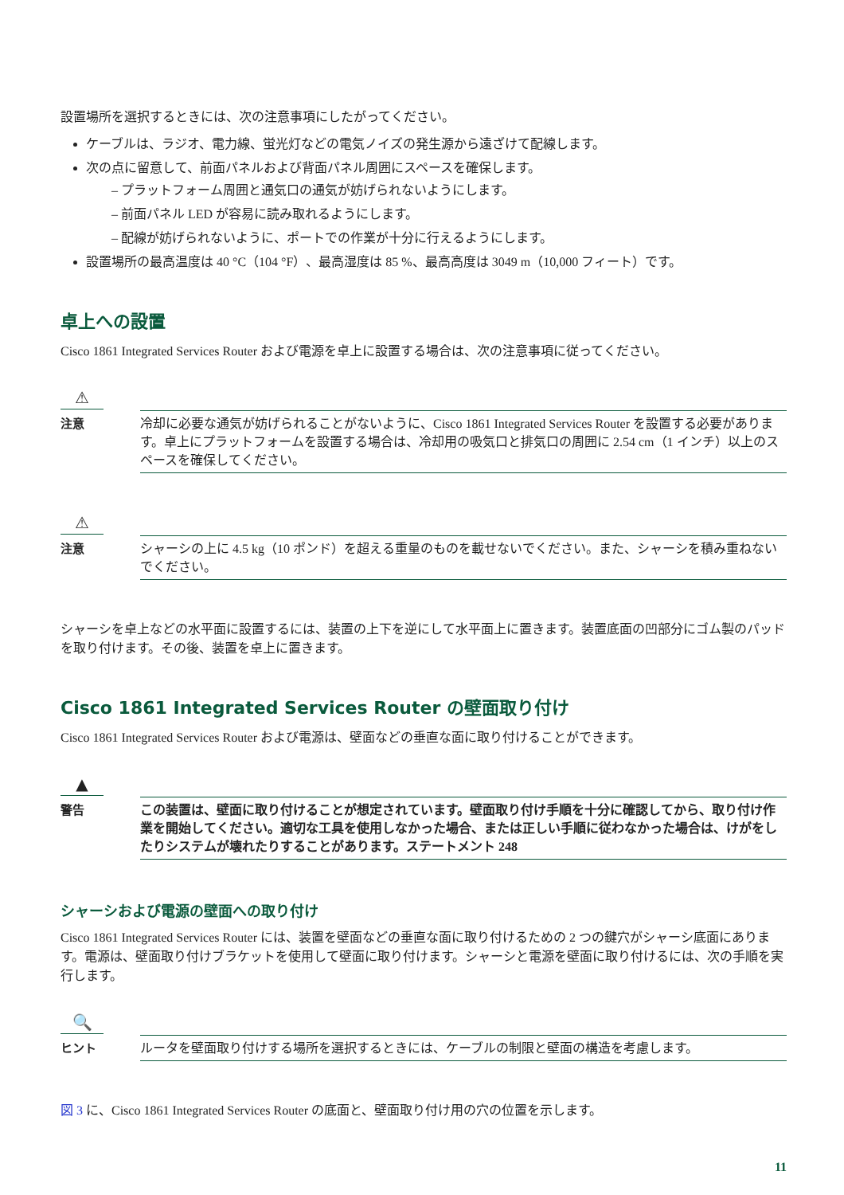設置場所を選択するときには、次の注意事項にしたがってください。
ケーブルは、ラジオ、電力線、蛍光灯などの電気ノイズの発生源から遠ざけて配線します。
次の点に留意して、前面パネルおよび背面パネル周囲にスペースを確保します。
– プラットフォーム周囲と通気口の通気が妨げられないようにします。
– 前面パネル LED が容易に読み取れるようにします。
– 配線が妨げられないように、ポートでの作業が十分に行えるようにします。
設置場所の最高温度は 40 °C（104 °F）、最高湿度は 85 %、最高高度は 3049 m（10,000 フィート）です。
卓上への設置
Cisco 1861 Integrated Services Router および電源を卓上に設置する場合は、次の注意事項に従ってください。
⚠
注意
冷却に必要な通気が妨げられることがないように、Cisco 1861 Integrated Services Router を設置する必要があります。卓上にプラットフォームを設置する場合は、冷却用の吸気口と排気口の周囲に 2.54 cm（1 インチ）以上のスペースを確保してください。
⚠
注意
シャーシの上に 4.5 kg（10 ポンド）を超える重量のものを載せないでください。また、シャーシを積み重ねないでください。
シャーシを卓上などの水平面に設置するには、装置の上下を逆にして水平面上に置きます。装置底面の凹部分にゴム製のパッドを取り付けます。その後、装置を卓上に置きます。
Cisco 1861 Integrated Services Router の壁面取り付け
Cisco 1861 Integrated Services Router および電源は、壁面などの垂直な面に取り付けることができます。
▲
警告
この装置は、壁面に取り付けることが想定されています。壁面取り付け手順を十分に確認してから、取り付け作業を開始してください。適切な工具を使用しなかった場合、または正しい手順に従わなかった場合は、けがをしたりシステムが壊れたりすることがあります。ステートメント 248
シャーシおよび電源の壁面への取り付け
Cisco 1861 Integrated Services Router には、装置を壁面などの垂直な面に取り付けるための 2 つの鍵穴がシャーシ底面にあります。電源は、壁面取り付けブラケットを使用して壁面に取り付けます。シャーシと電源を壁面に取り付けるには、次の手順を実行します。
🔍
ヒント
ルータを壁面取り付けする場所を選択するときには、ケーブルの制限と壁面の構造を考慮します。
図 3 に、Cisco 1861 Integrated Services Router の底面と、壁面取り付け用の穴の位置を示します。
11